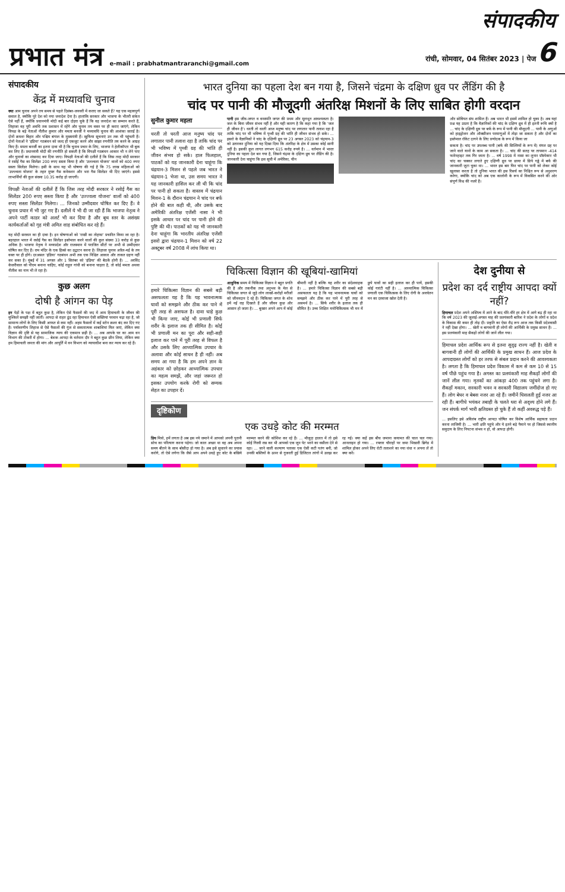प्रभात मंत्र e-mail : prabhatmantraranchi@gmail.com
संपादकीय
रांची, सोमवार, 04 सितंबर 2023 | पेज 6
संपादकीय
केंद्र में मध्यावधि चुनाव
क्या आम चुनाव अपने तय समय से पहले दिसंबर-जनवरी में कराए जा सकते हैं? यह एक महत्वपूर्ण सवाल है, क्योंकि पूरे देश को नया जनादेश देना है। हालांकि सरकार और भाजपा के भीतरी संकेत ऐसे नहीं हैं, क्योंकि प्रधानमंत्री मोदी कई बार दोहरा चुके हैं कि वह जनादेश का सम्मान करते हैं, लिहाजा वह पूरी अवधि तक प्रशासन में रहेंगे और चुनाव तय वक्त पर ही कराए जाएंगे, लेकिन विपक्ष के बड़े नेताओं नीतीश कुमार और ममता बनर्जी ने मध्यावधि चुनाव की आशंका जताई है। दोनों क्रमशः बिहार और पश्चिम बंगाल के मुख्यमंत्री हैं। खुफिया सूचनाएं उन तक भी पहुंचती हैं। दोनों नेताओं ने 'इंडिया' गठबंधन को जल्द ही एकजुट करने और साझा रणनीति तय करने के आग्रह किए हैं। ममता बनर्जी का इतना दावा भी है कि चुनाव प्रचार के लिए, भाजपा ने हेलीकॉप्टर भी बुक कर लिए हैं। प्रधानमंत्री मोदी की रणनीति हो सकती है कि विपक्षी गठबंधन आकार भी न लेने पाए और चुनावों का शंखनाद कर दिया जाए। विपक्षी नेताओं की दलीलें हैं कि जिस तरह मोदी सरकार ने रसोई गैस का सिलेंडर 200 रुपए सस्ता किया है और 'उज्ज्वला योजना' वालों को 400 रुपए सस्ता सिलेंडर मिलेगा। इसी के साथ यह भी घोषणा की गई है कि 75 लाख महिलाओं को 'उज्ज्वला योजना' के तहत मुफ्त गैस कनेक्शन और भरा गैस सिलेंडर भी दिए जाएंगे। इससे लाभार्थियों की कुल संख्या 10.35 करोड़ हो जाएगी।
विपक्षी नेताओं की दलीलें हैं कि जिस तरह मोदी सरकार ने रसोई गैस का सिलेंडर 200 रुपए सस्ता किया है और 'उज्ज्वला योजना' वालों को 400 रुपए सस्ता सिलेंडर मिलेगा। ... जिनको उम्मीदवार घोषित कर दिए हैं। वे चुनाव प्रचार में भी जुट गए हैं। दलीलें ये भी दी जा रही हैं कि भाजपा नेतृत्व ने अपने पार्टी काडर को अलर्ट भी कर दिया है और बूथ स्तर के असंख्य कार्यकर्ताओं को गृह मंत्री अमित शाह संबोधित कर रहे हैं।
यह मोदी सरकार का ही दावा है। इन घोषणाओं को 'राखी का तोहफा' प्रचारित किया जा रहा है। बहरहाल भारत में रसोई गैस का सिलेंडर इस्तेमाल करने वालों की कुल संख्या 33 करोड़ से कुछ अधिक है। भाजपा नेतृत्व ने मध्यप्रदेश और राजस्थान में पराजित सीटों पर अभी से उम्मीदवार घोषित कर दिए हैं। राम मंदिर के एक हिस्से का उद्घाटन करना है। लिहाजा चुनाव अप्रैल-मई के तय वक्त पर ही होंगे। दरअसल 'इंडिया' गठबंधन अभी तक एक निश्चित आकार और ताकत ग्रहण नहीं कर सका है। मुंबई में 31 अगस्त और 1 सितंबर को 'इंडिया' की बैठकें होनी हैं। ... अरविंद केजरीवाल को पीएम बनाना चाहिए, कोई राहुल गांधी को बनाना चाहता है, तो कोई ममता अथवा नीतीश का नाम भी ले रहा है।
कुछ अलग
दोषी है आंगन का पेड़
इन पेड़ों के पक्ष में बहुत कुछ है, लेकिन ऐसे फैसलों की जद में आम हिमाचली के जीवन की मुश्किलें समझी नहीं जातीं। आपदा से राहत ढूंढ रहा हिमाचल ऐसी सख्तियां परवान चढ़ा रहा है, जो सामान्य लोगों के लिए किसी आफत से कम नहीं। अहम फैसलों में कई स्टोन क्रशर बंद कर दिए गए हैं। पर्यावरणीय लिहाज से ऐसे फैसलों की गूंज से सकारात्मक शाबाशियां मिल जाएं, लेकिन क्या विज्ञान की दृष्टि से यह सामाजिक न्याय की एकमात्र छड़ी है। ... अब आपके घर का आम वन विभाग की टोकरी में होगा। ... बेशक आपदा के वर्तमान दौर ने बहुत कुछ छीन लिया, लेकिन क्या हम हिमाचली जनता की मांग और आपूर्ति में वन विभाग को न्यायाधीश बना कर न्याय कर रहे हैं।
भारत दुनिया का पहला देश बन गया है, जिसने चंद्रमा के दक्षिण ध्रुव पर लैंडिंग की है
चांद पर पानी की मौजूदगी अंतरिक्ष मिशनों के लिए साबित होगी वरदान
सुनील कुमार महला
धरती तो धरती आज मनुष्य चांद पर लगातार पानी तलाश रहा है ताकि चांद पर भी भविष्य में पृथ्वी ग्रह की भांति ही जीवन संभव हो सके। हाल फिलहाल, पाठकों को यह जानकारी देना चाहूंगा कि चंद्रयान-3 मिशन से पहले जब भारत ने चंद्रयान-1 भेजा था, उस समय भारत ने यह जानकारी हासिल कर ली थी कि चांद पर पानी हो सकता है। वास्तव में चंद्रयान मिशन-1 के दौरान चंद्रयान ने चांद पर बर्फ होने की बात कही थी, और उसके बाद अमेरिकी अंतरिक्ष एजेंसी नासा ने भी इसके आधार पर चांद पर पानी होने की पुष्टि की थी। पाठकों को यह भी जानकारी देना चाहूंगा कि भारतीय अंतरिक्ष एजेंसी इसरो द्वारा चंद्रयान-1 मिशन को वर्ष 22 अक्टूबर वर्ष 2008 में लांच किया था।
पानी इस जीव-जगत व वनस्पति जगत की प्रथम और मूलभूत आवश्यकता है। जल के बिना जीवन संभव नहीं है और यही कारण है कि कहा गया है कि 'जल ही जीवन है'। धरती तो धरती आज मनुष्य चांद पर लगातार पानी तलाश रहा है ताकि चांद पर भी भविष्य में पृथ्वी ग्रह की भांति ही जीवन संभव हो सके। ... इसरो के वैज्ञानिकों ने चांद के दक्षिणी ध्रुव पर 23 अगस्त 2023 को चंद्रयान-3 को उतारकर दुनिया को यह दिखा दिया कि अंतरिक्ष के क्षेत्र में उसका कोई सानी नहीं है। इसकी कुल लागत लगभग 615 करोड़ रुपये है। ... वर्तमान में भारत दुनिया का पहला देश बन गया है, जिसने चंद्रमा के दक्षिण ध्रुव पर लैंडिंग की है। जानकारी देना चाहूंगा कि इस सूची में अमेरिका, चीन
और सोवियत संघ शामिल हैं। अब भारत भी इसमें शामिल हो चुका है। अब यहां प्रश्न यह उठता है कि वैज्ञानिकों की चांद के दक्षिण ध्रुव में ही इतनी रूचि क्यों है ... चांद के दक्षिणी ध्रुव पर बर्फ के रूप में पानी की मौजूदगी ... पानी के अणुओं को हाइड्रोजन और ऑक्सीजन परमाणुओं में तोड़ा जा सकता है और दोनों का इस्तेमाल रॉकेट दागने के लिए प्रणोदक के रूप में किया जा
सकता है। चांद पर उपलब्ध पानी (बर्फ की सिल्लियों के रूप में) मंगल ग्रह पर जाने वाले यानों के काम आ सकता है। ... चांद की सतह पर तापमान -414 फारेनहाइट तक गिर जाता है। ... वर्ष 1998 में नासा का लुनार प्रॉस्पेक्टर भी चांद का चक्कर लगाते हुए दक्षिणी ध्रुव पर छाया में छिपे गड्ढे में बर्फ की जानकारी जुटा चुका था। ... भारत इस बार फिर चांद पर पानी को लेकर कोई खुलासा करता है तो दुनिया भारत की इस रिसर्च का निश्चित रूप से अनुशरण करेगा, क्योंकि चांद को अब एक कालोनी के रूप में विकसित करने की ओर संपूर्ण विश्व की नजरें हैं।
चिकित्सा विज्ञान की खूबियां-खामियां
हमारे चिकित्सा विज्ञान की सबसे बड़ी असफलता यह है कि यह भावनात्मक घावों को समझने और ठीक कर पाने में पूरी तरह से असफल है। दावा चाहे कुछ भी किया जाए, कोई भी प्रणाली सिर्फ शरीर के इलाज तक ही सीमित है। कोई भी प्रणाली मन का पूरा और सही-सही इलाज कर पाने में पूरी तरह से विफल है और उसके लिए आध्यात्मिक उपचार के अलावा और कोई साधन है ही नहीं। अब समय आ गया है कि हम अपने ज्ञान के अहंकार को छोड़कर आध्यात्मिक उपचार का महत्व समझें, और जहां जरूरत हो इसका उपयोग करके रोगी को सम्यक सेहत का उपहार दें।
आधुनिक समय में चिकित्सा विज्ञान ने बहुत प्रगति की है और तकनीक तथा अनुभव के मेल से चिकित्सा जगत से जुड़े लोग लाखों-करोड़ों मरीजों को जीवनदान दे रहे हैं। चिकित्सा जगत के शोध हमें नई राह दिखाते हैं और जीवन कुछ और आसान हो जाता है। ... बुखार अपने आप में कोई बीमारी नहीं है बल्कि यह शरीर का संदेशवाहक है। ... हमारे चिकित्सा विज्ञान की सबसे बड़ी असफलता यह है कि यह भावनात्मक घावों को समझने और ठीक कर पाने में पूरी तरह से असमर्थ है। ... सिर्फ शरीर के इलाज तक ही सीमित है। उच्च शिक्षित मनोचिकित्सक भी मन में छुपे घावों का सही इलाज कर ही पायें, इसकी कोई गारंटी नहीं है। ... आध्यात्मिक चिकित्सा प्रणाली एक चिकित्सक के लिए रोगी के अवचेतन मन का दरवाजा खोल देती है।
दृष्टिकोण
एक उधड़े कोट की मरम्मत
प्रिय मित्रो, हमें लगता है अब इस नये जमाने में आपको अपनी पुरानी सोच का परित्याग करना पड़ेगा। जो काल अच्छा था वह अब अपना समय बीतने के साथ बोसीदा हो गया है। अब इसे सुधारने का प्रयास करोगे, तो ऐसे लगेगा कि जैसे आप अपने उधड़े हुए कोट के बखिये मरम्मत करने की कोशिश कर रहे हैं। ... मौजूदा हालत में तो इसे कोई गिरवी रख कर भी आपको एक जून पेट भरने का वसीला देने से रहा। ... जाने वाली कल्याण पताका एक ऐसी कटी पतंग बनी, जो उनकी बस्तियों के ऊपर से गुजरती हुई डिजिटल तरंगों में उलझ कर रह गई। क्या कहें इस बीच जमाना कयामत की चाल चल गया। आनलाइन हो गया। ... रफ्तार चौराहों पर जमा भिखारी ब्रिगेड में शामिल होकर अपने लिए रोटी तलाशने का नया धंधा न अपना लें तो क्या करें।
देश दुनीया से
प्रदेश का दर्द राष्ट्रीय आपदा क्यों नहीं?
हिमाचल प्रदेश अपने अस्तित्व में आने के बाद धीरे-धीरे हर क्षेत्र में आगे बढ़ ही रहा था कि वर्ष 2023 की जुलाई-अगस्त माह की प्रलयंकारी बारिश ने प्रदेश के लोगों व प्रदेश के विकास की कमर ही तोड़ दी। प्रकृति का ऐसा रौद्र रूप आज तक किसी प्रदेशवासी ने नहीं देखा होगा। ... खेती व बागवानी ही लोगों की आर्थिकी के प्रमुख साधन हैं। ... इस प्रलयंकारी माह सैकड़ों लोगों की जानें लील गया।
हिमाचल प्रदेश आर्थिक रूप से इतना सुदृढ़ राज्य नहीं है। खेती व बागवानी ही लोगों की आर्थिकी के प्रमुख साधन हैं। आज प्रदेश के आपदाग्रस्त लोगों को हर तरफ से संबल प्रदान करने की आवश्यकता है। लगता है कि हिमाचल प्रदेश विकास में कम से कम 10 से 15 वर्ष पीछे पहुंच गया है। अगस्त का प्रलयंकारी माह सैकड़ों लोगों की जानें लील गया। मृतकों का आंकड़ा 400 तक पहुंचने लगा है। सैकड़ों मकान, सरकारी भवन व सरकारी विद्यालय जमींदोज हो गए हैं। लोग बेघर व बेबस नजर आ रहे हैं। जमीनें धिसलती हुई नजर आ रही हैं। बागीचे भयंकर तबाही के चलते धरा से अदृश्य होने लगे हैं। जन संपर्क मार्ग भारी क्षतिग्रस्त हो चुके हैं तो कहीं अवरुद्ध पड़े हैं।
... इसलिए इसे अविलंब राष्ट्रीय आपदा घोषित कर विशेष आर्थिक सहायता प्रदान करना लाजिमी है। ... भारी क्षति पहुंचे और ये इतने बड़े पैमाने पर हो जिससे स्थानीय समुदाय के लिए निपटना संभव न हो, वो आपदा होगी।